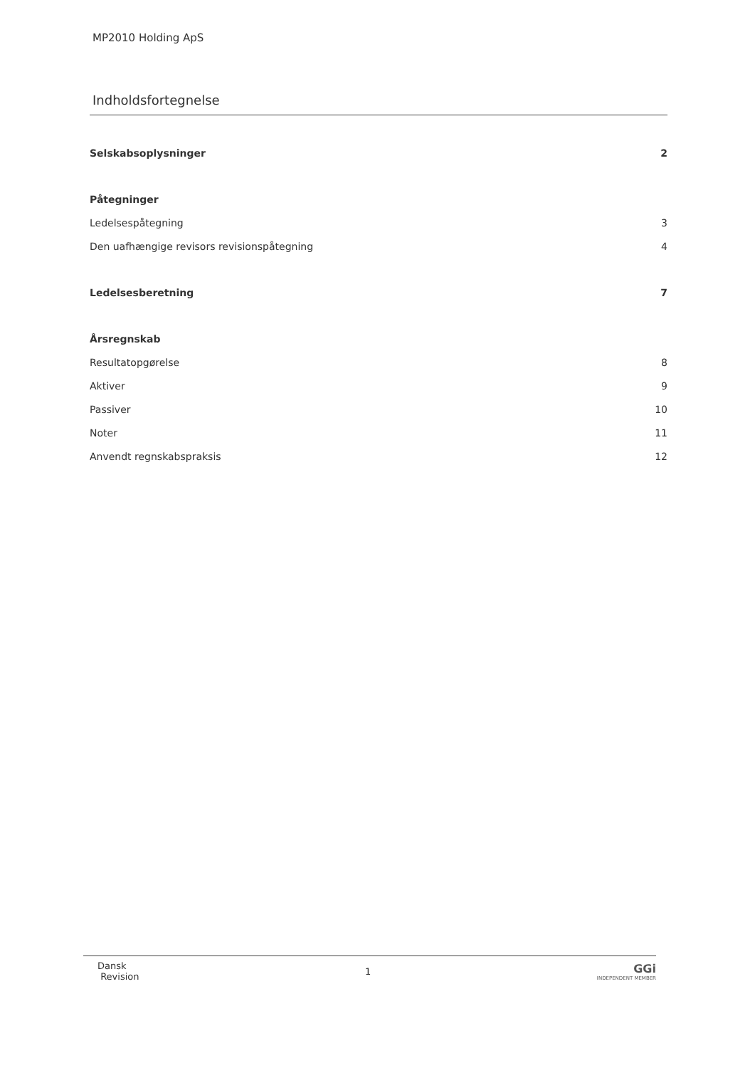MP2010 Holding ApS
Indholdsfortegnelse
Selskabsoplysninger 2
Påtegninger
Ledelsespåtegning 3
Den uafhængige revisors revisionspåtegning 4
Ledelsesberetning 7
Årsregnskab
Resultatopgørelse 8
Aktiver 9
Passiver 10
Noter 11
Anvendt regnskabspraksis 12
Dansk
Revision
1
GGi
INDEPENDENT MEMBER